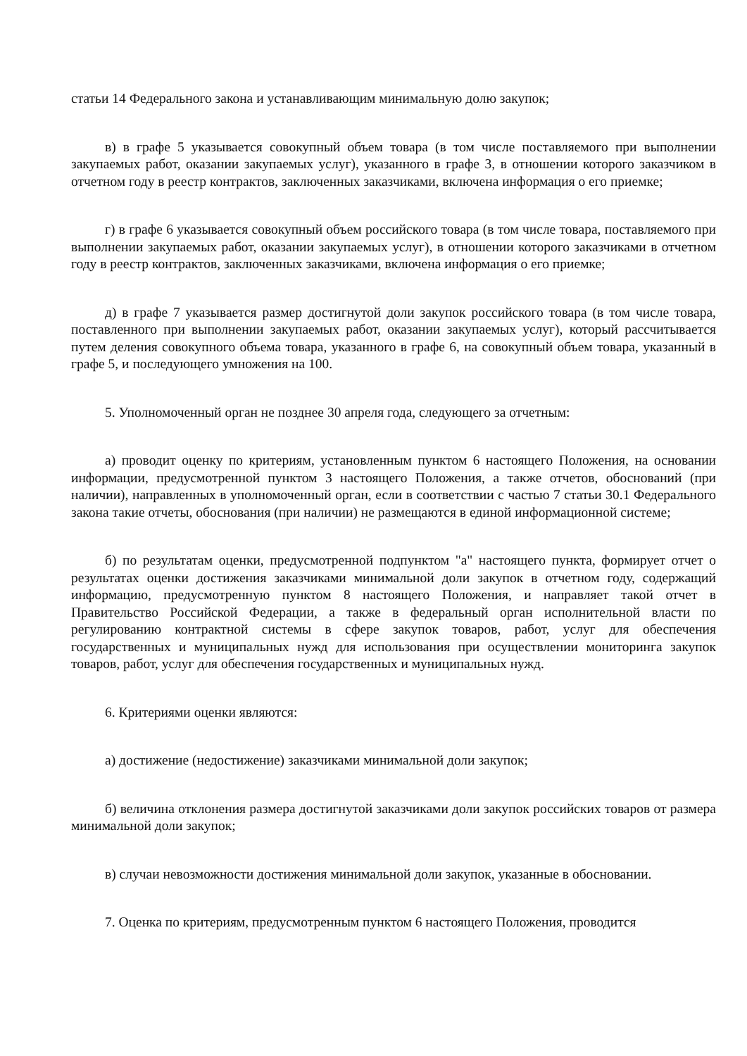статьи 14 Федерального закона и устанавливающим минимальную долю закупок;
в) в графе 5 указывается совокупный объем товара (в том числе поставляемого при выполнении закупаемых работ, оказании закупаемых услуг), указанного в графе 3, в отношении которого заказчиком в отчетном году в реестр контрактов, заключенных заказчиками, включена информация о его приемке;
г) в графе 6 указывается совокупный объем российского товара (в том числе товара, поставляемого при выполнении закупаемых работ, оказании закупаемых услуг), в отношении которого заказчиками в отчетном году в реестр контрактов, заключенных заказчиками, включена информация о его приемке;
д) в графе 7 указывается размер достигнутой доли закупок российского товара (в том числе товара, поставленного при выполнении закупаемых работ, оказании закупаемых услуг), который рассчитывается путем деления совокупного объема товара, указанного в графе 6, на совокупный объем товара, указанный в графе 5, и последующего умножения на 100.
5. Уполномоченный орган не позднее 30 апреля года, следующего за отчетным:
а) проводит оценку по критериям, установленным пунктом 6 настоящего Положения, на основании информации, предусмотренной пунктом 3 настоящего Положения, а также отчетов, обоснований (при наличии), направленных в уполномоченный орган, если в соответствии с частью 7 статьи 30.1 Федерального закона такие отчеты, обоснования (при наличии) не размещаются в единой информационной системе;
б) по результатам оценки, предусмотренной подпунктом "а" настоящего пункта, формирует отчет о результатах оценки достижения заказчиками минимальной доли закупок в отчетном году, содержащий информацию, предусмотренную пунктом 8 настоящего Положения, и направляет такой отчет в Правительство Российской Федерации, а также в федеральный орган исполнительной власти по регулированию контрактной системы в сфере закупок товаров, работ, услуг для обеспечения государственных и муниципальных нужд для использования при осуществлении мониторинга закупок товаров, работ, услуг для обеспечения государственных и муниципальных нужд.
6. Критериями оценки являются:
а) достижение (недостижение) заказчиками минимальной доли закупок;
б) величина отклонения размера достигнутой заказчиками доли закупок российских товаров от размера минимальной доли закупок;
в) случаи невозможности достижения минимальной доли закупок, указанные в обосновании.
7. Оценка по критериям, предусмотренным пунктом 6 настоящего Положения, проводится